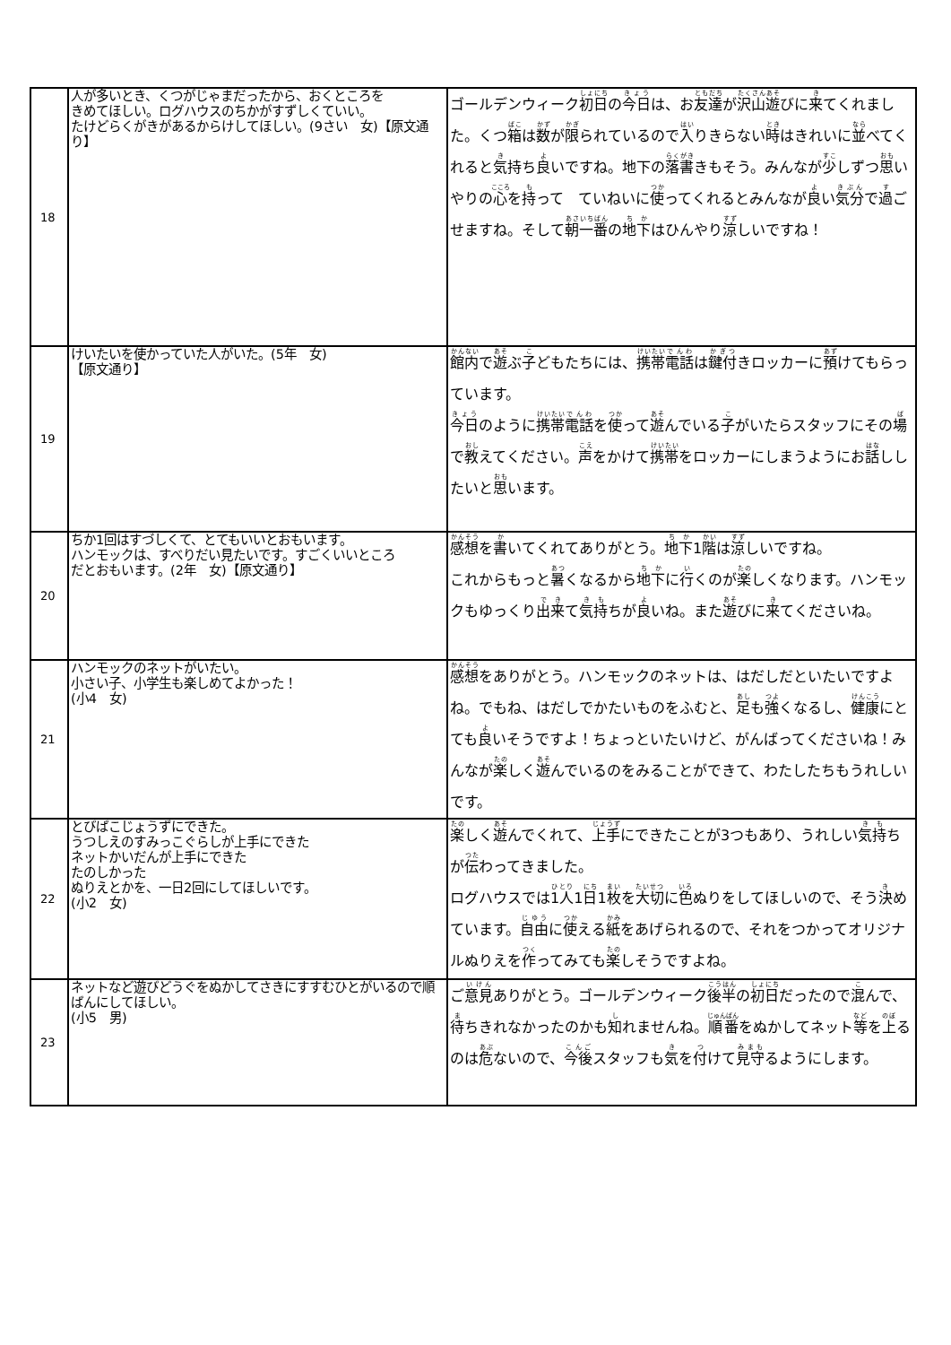| 18 | 人が多いとき、くつがじゃまだったから、おくところを きめてほしい。ログハウスのちかがすずしくていい。 たけどらくがきがあるからけしてほしい。(9さい 女)【原文通り】 | ゴールデンウィーク 初日 の 今日 は、お 友達 が 沢山 遊 びに 来 てくれました。くつ 箱 は 数 が 限 られているので 入 りきらない 時 はきれいに 並 べてくれると 気 持ち 良 いですね。地下の 落書 きもそう。みんなが 少 しずつ 思 いやりの 心 を 持 って ていねいに 使 ってくれるとみんなが 良 い 気分 で 過 ごせますね。そして 朝一番 の 地 下 はひんやり 涼 しいですね！ |
| 19 | けいたいを使かっていた人がいた。(5年 女) 【原文通り】 | 館内 で 遊 ぶ 子 どもたちには、 携帯 電話 は 鍵付 きロッカーに 預 けてもらっています。 今日 のように 携帯 電話 を 使 って 遊 んでいる 子 がいたらスタッフにその 場 で 教 えてください。 声 をかけて 携帯 をロッカーにしまうようにお 話 ししたいと 思 います。 |
| 20 | ちか1回はすづしくて、とてもいいとおもいます。 ハンモックは、すべりだい見たいです。すごくいいところ だとおもいます。(2年 女)【原文通り】 | 感想 を 書 いてくれてありがとう。 地下 1 階 は 涼 しいですね。 これからもっと 暑 くなるから 地下 に 行 くのが 楽 しくなります。ハンモックもゆっくり 出来 て 気持 ちが 良 いね。また 遊 びに 来 てくださいね。 |
| 21 | ハンモックのネットがいたい。 小さい子、小学生も楽しめてよかった！ (小4 女) | 感想 をありがとう。ハンモックのネットは、はだしだといたいですよね。でもね、はだしでかたいものをふむと、 足 も 強 くなるし、 健康 にとても 良 いそうですよ！ちょっといたいけど、がんばってくださいね！みんなが 楽 しく 遊 んでいるのをみることができて、わたしたちもうれしいです。 |
| 22 | とびばこじょうずにできた。 うつしえのすみっこぐらしが上手にできた ネットかいだんが上手にできた たのしかった ぬりえとかを、一日2回にしてほしいです。 (小2 女) | 楽 しく 遊 んでくれて、 上手 にできたことが3つもあり、うれしい 気持 ちが 伝 わってきました。 ログハウスでは 1人 1 日 1 枚 を 大切 に 色 ぬりをしてほしいので、そう 決 めています。 自由 に 使 える 紙 をあげられるので、それをつかってオリジナルぬりえを 作 ってみても 楽 しそうですよね。 |
| 23 | ネットなど遊びどうぐをぬかしてさきにすすむひとがいるので順ばんにしてほしい。 (小5 男) | ご 意見 ありがとう。ゴールデンウィーク 後半 の 初日 だったので 混 んで、 待 ちきれなかったのかも 知 れませんね。 順番 をぬかしてネット 等 を 上 るのは 危 ないので、 今後 スタッフも 気 を 付 けて 見守 るようにします。 |